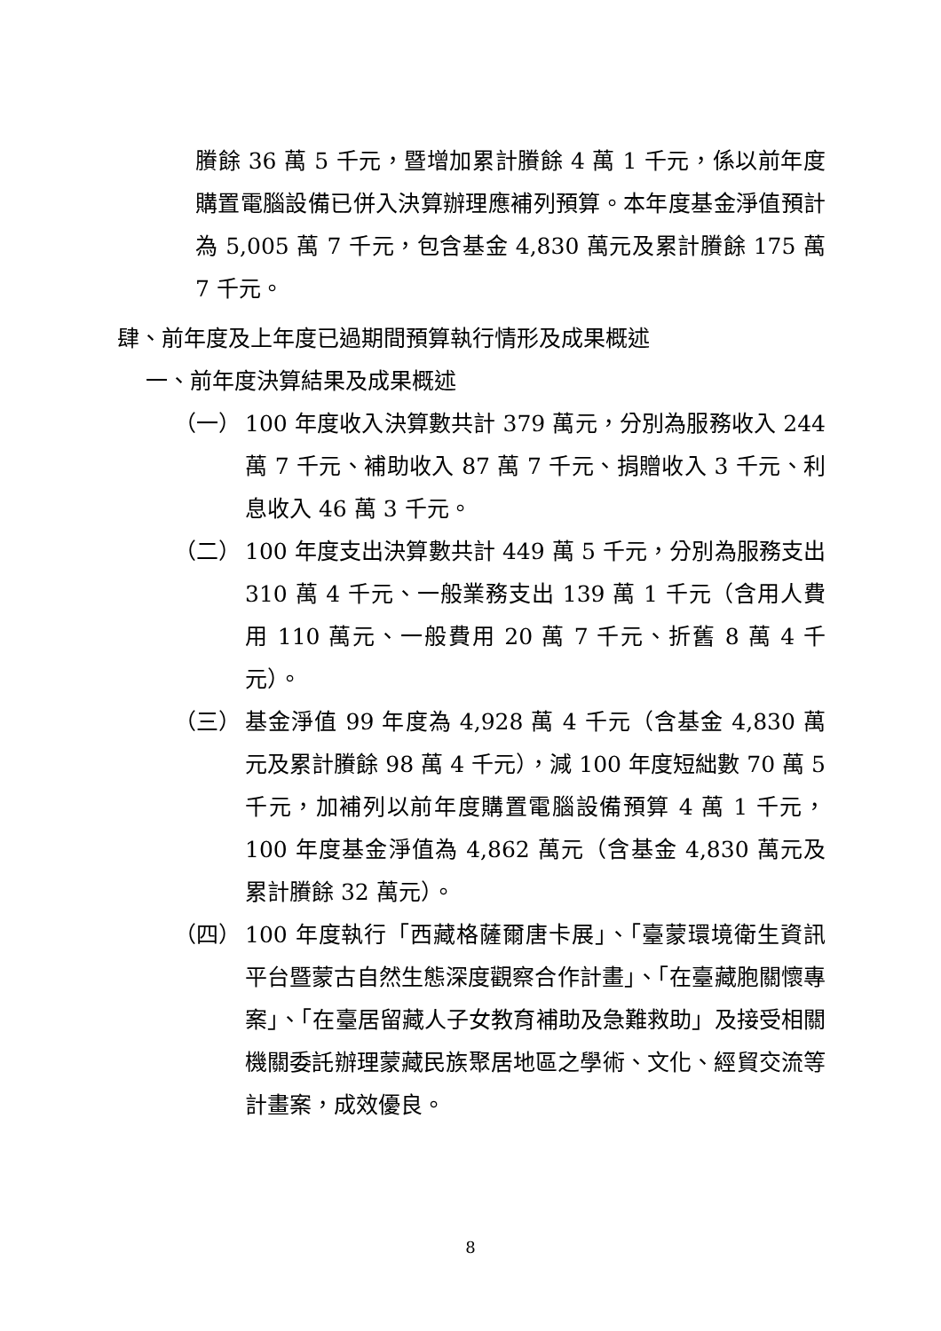賸餘 36 萬 5 千元，暨增加累計賸餘 4 萬 1 千元，係以前年度購置電腦設備已併入決算辦理應補列預算。本年度基金淨值預計為 5,005 萬 7 千元，包含基金 4,830 萬元及累計賸餘 175 萬 7 千元。
肆、前年度及上年度已過期間預算執行情形及成果概述
一、前年度決算結果及成果概述
（一） 100 年度收入決算數共計 379 萬元，分別為服務收入 244 萬 7 千元、補助收入 87 萬 7 千元、捐贈收入 3 千元、利息收入 46 萬 3 千元。
（二） 100 年度支出決算數共計 449 萬 5 千元，分別為服務支出 310 萬 4 千元、一般業務支出 139 萬 1 千元（含用人費用 110 萬元、一般費用 20 萬 7 千元、折舊 8 萬 4 千元）。
（三） 基金淨值 99 年度為 4,928 萬 4 千元（含基金 4,830 萬元及累計賸餘 98 萬 4 千元），減 100 年度短絀數 70 萬 5 千元，加補列以前年度購置電腦設備預算 4 萬 1 千元，100 年度基金淨值為 4,862 萬元（含基金 4,830 萬元及累計賸餘 32 萬元）。
（四） 100 年度執行「西藏格薩爾唐卡展」、「臺蒙環境衛生資訊平台暨蒙古自然生態深度觀察合作計畫」、「在臺藏胞關懷專案」、「在臺居留藏人子女教育補助及急難救助」及接受相關機關委託辦理蒙藏民族聚居地區之學術、文化、經貿交流等計畫案，成效優良。
8